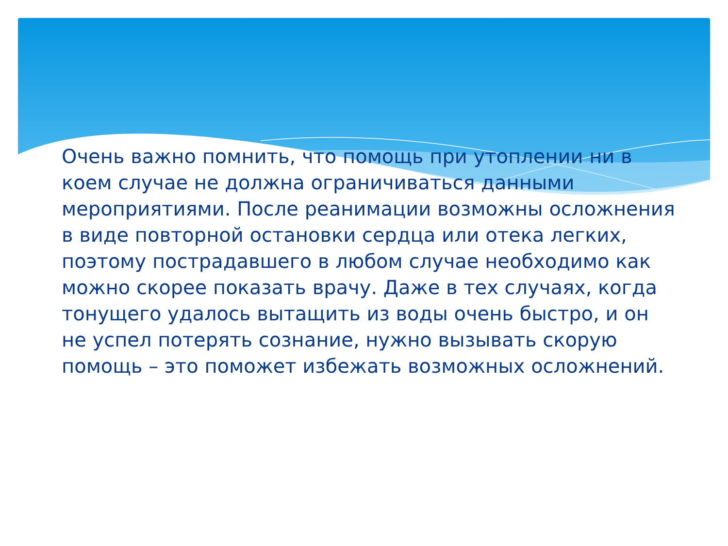Очень важно помнить, что помощь при утоплении ни в коем случае не должна ограничиваться данными мероприятиями. После реанимации возможны осложнения в виде повторной остановки сердца или отека легких, поэтому пострадавшего в любом случае необходимо как можно скорее показать врачу. Даже в тех случаях, когда тонущего удалось вытащить из воды очень быстро, и он не успел потерять сознание, нужно вызывать скорую помощь – это поможет избежать возможных осложнений.